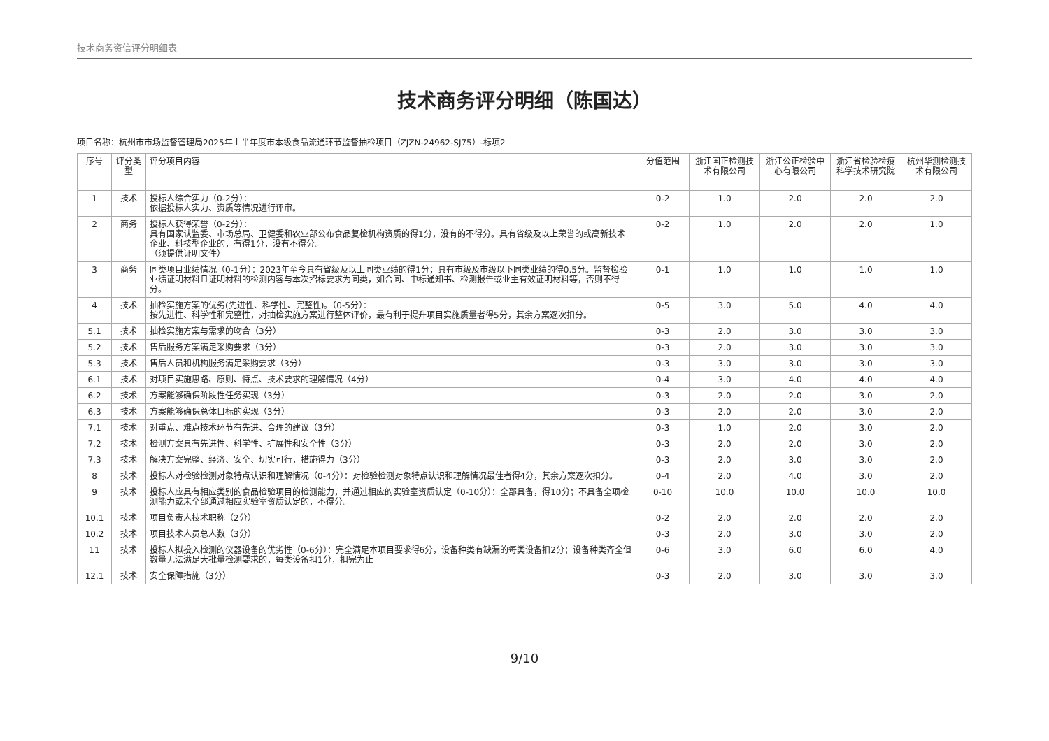技术商务资信评分明细表
技术商务评分明细（陈国达）
项目名称：杭州市市场监督管理局2025年上半年度市本级食品流通环节监督抽检项目（ZJZN-24962-SJ75）-标项2
| 序号 | 评分类型 | 评分项目内容 | 分值范围 | 浙江国正检测技术有限公司 | 浙江公正检验中心有限公司 | 浙江省检验检疫科学技术研究院 | 杭州华测检测技术有限公司 |
| --- | --- | --- | --- | --- | --- | --- | --- |
| 1 | 技术 | 投标人综合实力（0-2分）： 依据投标人实力、资质等情况进行评审。 | 0-2 | 1.0 | 2.0 | 2.0 | 2.0 |
| 2 | 商务 | 投标人获得荣誉（0-2分）： 具有国家认监委、市场总局、卫健委和农业部公布食品复检机构资质的得1分，没有的不得分。具有省级及以上荣誉的或高新技术企业、科技型企业的，有得1分，没有不得分。 （须提供证明文件） | 0-2 | 1.0 | 2.0 | 2.0 | 1.0 |
| 3 | 商务 | 同类项目业绩情况（0-1分）：2023年至今具有省级及以上同类业绩的得1分；具有市级及市级以下同类业绩的得0.5分。监督检验业绩证明材料且证明材料的检测内容与本次招标要求为同类，如合同、中标通知书、检测报告或业主有效证明材料等，否则不得分。 | 0-1 | 1.0 | 1.0 | 1.0 | 1.0 |
| 4 | 技术 | 抽检实施方案的优劣(先进性、科学性、完整性)。（0-5分）： 按先进性、科学性和完整性，对抽检实施方案进行整体评价，最有利于提升项目实施质量者得5分，其余方案逐次扣分。 | 0-5 | 3.0 | 5.0 | 4.0 | 4.0 |
| 5.1 | 技术 | 抽检实施方案与需求的吻合（3分） | 0-3 | 2.0 | 3.0 | 3.0 | 3.0 |
| 5.2 | 技术 | 售后服务方案满足采购要求（3分） | 0-3 | 2.0 | 3.0 | 3.0 | 3.0 |
| 5.3 | 技术 | 售后人员和机构服务满足采购要求（3分） | 0-3 | 3.0 | 3.0 | 3.0 | 3.0 |
| 6.1 | 技术 | 对项目实施思路、原则、特点、技术要求的理解情况（4分） | 0-4 | 3.0 | 4.0 | 4.0 | 4.0 |
| 6.2 | 技术 | 方案能够确保阶段性任务实现（3分） | 0-3 | 2.0 | 2.0 | 3.0 | 2.0 |
| 6.3 | 技术 | 方案能够确保总体目标的实现（3分） | 0-3 | 2.0 | 2.0 | 3.0 | 2.0 |
| 7.1 | 技术 | 对重点、难点技术环节有先进、合理的建议（3分） | 0-3 | 1.0 | 2.0 | 3.0 | 2.0 |
| 7.2 | 技术 | 检测方案具有先进性、科学性、扩展性和安全性（3分） | 0-3 | 2.0 | 2.0 | 3.0 | 2.0 |
| 7.3 | 技术 | 解决方案完整、经济、安全、切实可行，措施得力（3分） | 0-3 | 2.0 | 3.0 | 3.0 | 2.0 |
| 8 | 技术 | 投标人对检验检测对象特点认识和理解情况（0-4分）：对检验检测对象特点认识和理解情况最佳者得4分，其余方案逐次扣分。 | 0-4 | 2.0 | 4.0 | 3.0 | 2.0 |
| 9 | 技术 | 投标人应具有相应类别的食品检验项目的检测能力，并通过相应的实验室资质认定（0-10分）：全部具备，得10分；不具备全项检测能力或未全部通过相应实验室资质认定的，不得分。 | 0-10 | 10.0 | 10.0 | 10.0 | 10.0 |
| 10.1 | 技术 | 项目负责人技术职称（2分） | 0-2 | 2.0 | 2.0 | 2.0 | 2.0 |
| 10.2 | 技术 | 项目技术人员总人数（3分） | 0-3 | 2.0 | 3.0 | 3.0 | 2.0 |
| 11 | 技术 | 投标人拟投入检测的仪器设备的优劣性（0-6分）：完全满足本项目要求得6分，设备种类有缺漏的每类设备扣2分；设备种类齐全但数量无法满足大批量检测要求的，每类设备扣1分，扣完为止 | 0-6 | 3.0 | 6.0 | 6.0 | 4.0 |
| 12.1 | 技术 | 安全保障措施（3分） | 0-3 | 2.0 | 3.0 | 3.0 | 3.0 |
9/10